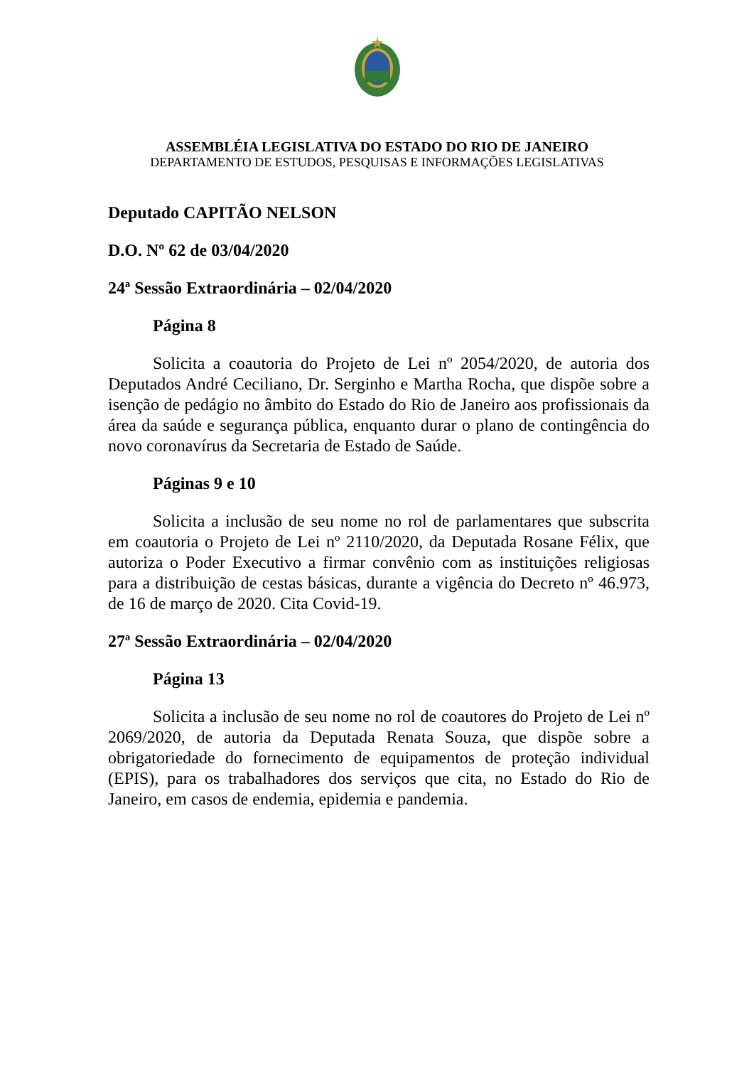ASSEMBLÉIA LEGISLATIVA DO ESTADO DO RIO DE JANEIRO
DEPARTAMENTO DE ESTUDOS, PESQUISAS E INFORMAÇÕES LEGISLATIVAS
Deputado CAPITÃO NELSON
D.O. Nº 62 de 03/04/2020
24ª Sessão Extraordinária – 02/04/2020
Página 8
Solicita a coautoria do Projeto de Lei nº 2054/2020, de autoria dos Deputados André Ceciliano, Dr. Serginho e Martha Rocha, que dispõe sobre a isenção de pedágio no âmbito do Estado do Rio de Janeiro aos profissionais da área da saúde e segurança pública, enquanto durar o plano de contingência do novo coronavírus da Secretaria de Estado de Saúde.
Páginas 9 e 10
Solicita a inclusão de seu nome no rol de parlamentares que subscrita em coautoria o Projeto de Lei nº 2110/2020, da Deputada Rosane Félix, que autoriza o Poder Executivo a firmar convênio com as instituições religiosas para a distribuição de cestas básicas, durante a vigência do Decreto nº 46.973, de 16 de março de 2020. Cita Covid-19.
27ª Sessão Extraordinária – 02/04/2020
Página 13
Solicita a inclusão de seu nome no rol de coautores do Projeto de Lei nº 2069/2020, de autoria da Deputada Renata Souza, que dispõe sobre a obrigatoriedade do fornecimento de equipamentos de proteção individual (EPIS), para os trabalhadores dos serviços que cita, no Estado do Rio de Janeiro, em casos de endemia, epidemia e pandemia.